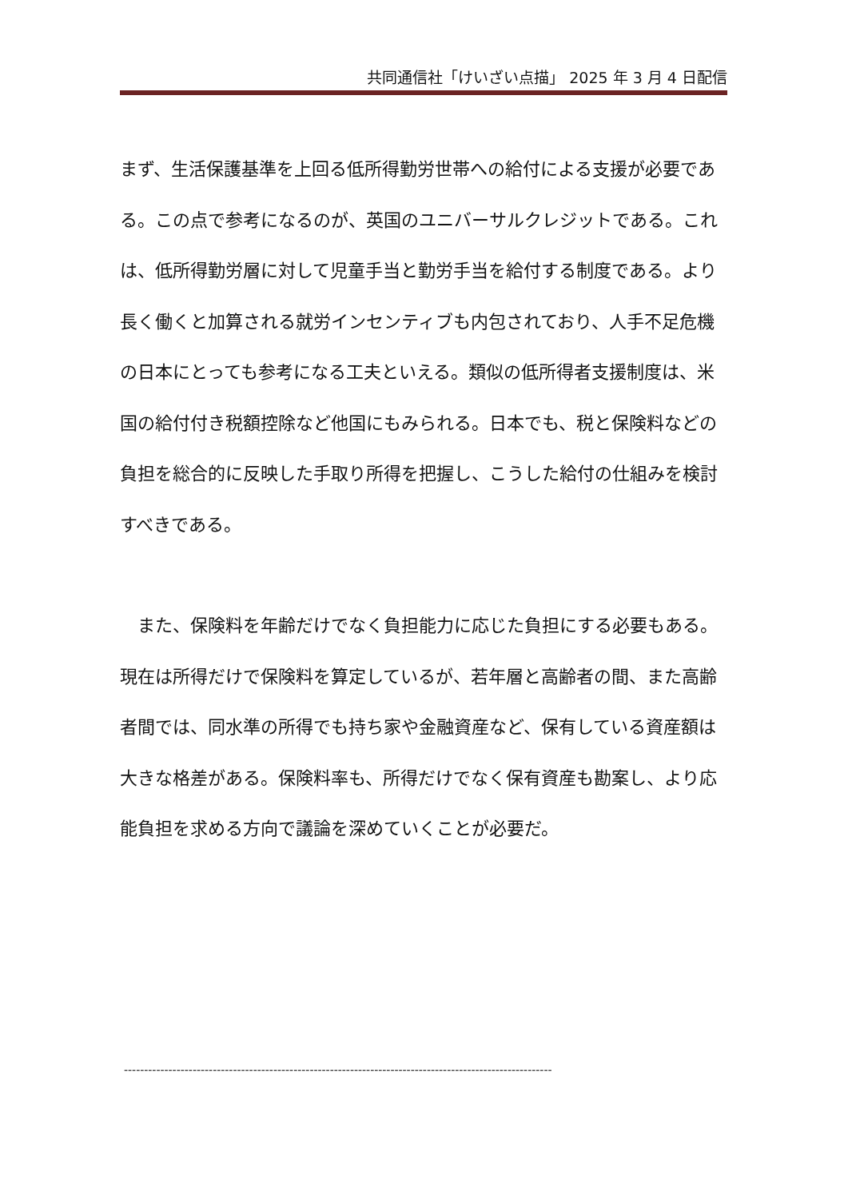共同通信社「けいざい点描」 2025 年 3 月 4 日配信
まず、生活保護基準を上回る低所得勤労世帯への給付による支援が必要である。この点で参考になるのが、英国のユニバーサルクレジットである。これは、低所得勤労層に対して児童手当と勤労手当を給付する制度である。より長く働くと加算される就労インセンティブも内包されており、人手不足危機の日本にとっても参考になる工夫といえる。類似の低所得者支援制度は、米国の給付付き税額控除など他国にもみられる。日本でも、税と保険料などの負担を総合的に反映した手取り所得を把握し、こうした給付の仕組みを検討すべきである。
　また、保険料を年齢だけでなく負担能力に応じた負担にする必要もある。現在は所得だけで保険料を算定しているが、若年層と高齢者の間、また高齢者間では、同水準の所得でも持ち家や金融資産など、保有している資産額は大きな格差がある。保険料率も、所得だけでなく保有資産も勘案し、より応能負担を求める方向で議論を深めていくことが必要だ。
----------------------------------------------------------------------------------------------------------